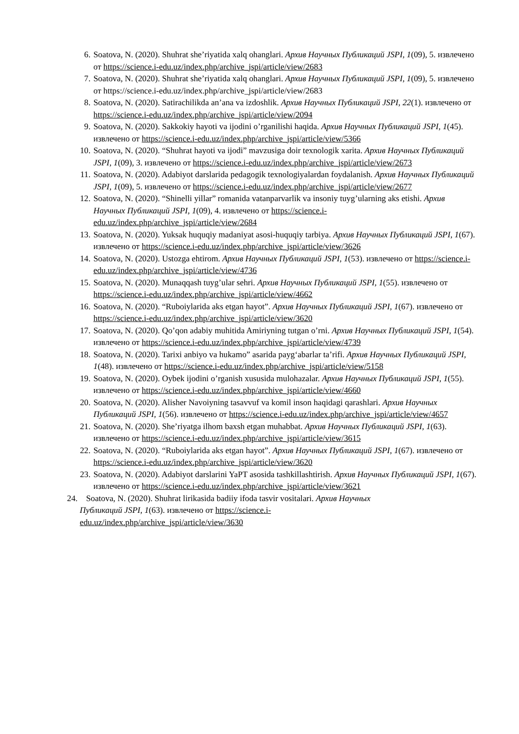6. Soatova, N. (2020). Shuhrat she’riyatida xalq ohanglari. Архив Научных Публикаций JSPI, 1(09), 5. извлечено от https://science.i-edu.uz/index.php/archive_jspi/article/view/2683
7. Soatova, N. (2020). Shuhrat she’riyatida xalq ohanglari. Архив Научных Публикаций JSPI, 1(09), 5. извлечено от https://science.i-edu.uz/index.php/archive_jspi/article/view/2683
8. Soatova, N. (2020). Satirachilikda an’ana va izdoshlik. Архив Научных Публикаций JSPI, 22(1). извлечено от https://science.i-edu.uz/index.php/archive_jspi/article/view/2094
9. Soatova, N. (2020). Sakkokiy hayoti va ijodini o’rganilishi haqida. Архив Научных Публикаций JSPI, 1(45). извлечено от https://science.i-edu.uz/index.php/archive_jspi/article/view/5366
10. Soatova, N. (2020). “Shuhrat hayoti va ijodi” mavzusiga doir texnologik xarita. Архив Научных Публикаций JSPI, 1(09), 3. извлечено от https://science.i-edu.uz/index.php/archive_jspi/article/view/2673
11. Soatova, N. (2020). Adabiyot darslarida pedagogik texnologiyalardan foydalanish. Архив Научных Публикаций JSPI, 1(09), 5. извлечено от https://science.i-edu.uz/index.php/archive_jspi/article/view/2677
12. Soatova, N. (2020). “Shinelli yillar” romanida vatanparvarlik va insoniy tuyg’ularning aks etishi. Архив Научных Публикаций JSPI, 1(09), 4. извлечено от https://science.i-edu.uz/index.php/archive_jspi/article/view/2684
13. Soatova, N. (2020). Yuksak huquqiy madaniyat asosi-huquqiy tarbiya. Архив Научных Публикаций JSPI, 1(67). извлечено от https://science.i-edu.uz/index.php/archive_jspi/article/view/3626
14. Soatova, N. (2020). Ustozga ehtirom. Архив Научных Публикаций JSPI, 1(53). извлечено от https://science.i-edu.uz/index.php/archive_jspi/article/view/4736
15. Soatova, N. (2020). Munaqqash tuyg’ular sehri. Архив Научных Публикаций JSPI, 1(55). извлечено от https://science.i-edu.uz/index.php/archive_jspi/article/view/4662
16. Soatova, N. (2020). “Ruboiylarida aks etgan hayot”. Архив Научных Публикаций JSPI, 1(67). извлечено от https://science.i-edu.uz/index.php/archive_jspi/article/view/3620
17. Soatova, N. (2020). Qo’qon adabiy muhitida Amiriyning tutgan o’rni. Архив Научных Публикаций JSPI, 1(54). извлечено от https://science.i-edu.uz/index.php/archive_jspi/article/view/4739
18. Soatova, N. (2020). Tarixi anbiyo va hukamo” asarida payg‘abarlar ta’rifi. Архив Научных Публикаций JSPI, 1(48). извлечено от https://science.i-edu.uz/index.php/archive_jspi/article/view/5158
19. Soatova, N. (2020). Oybek ijodini o’rganish xususida mulohazalar. Архив Научных Публикаций JSPI, 1(55). извлечено от https://science.i-edu.uz/index.php/archive_jspi/article/view/4660
20. Soatova, N. (2020). Alisher Navoiyning tasavvuf va komil inson haqidagi qarashlari. Архив Научных Публикаций JSPI, 1(56). извлечено от https://science.i-edu.uz/index.php/archive_jspi/article/view/4657
21. Soatova, N. (2020). She’riyatga ilhom baxsh etgan muhabbat. Архив Научных Публикаций JSPI, 1(63). извлечено от https://science.i-edu.uz/index.php/archive_jspi/article/view/3615
22. Soatova, N. (2020). “Ruboiylarida aks etgan hayot”. Архив Научных Публикаций JSPI, 1(67). извлечено от https://science.i-edu.uz/index.php/archive_jspi/article/view/3620
23. Soatova, N. (2020). Adabiyot darslarini YaPT asosida tashkillashtirish. Архив Научных Публикаций JSPI, 1(67). извлечено от https://science.i-edu.uz/index.php/archive_jspi/article/view/3621
24. Soatova, N. (2020). Shuhrat lirikasida badiiy ifoda tasvir vositalari. Архив Научных
Публикаций JSPI, 1(63). извлечено от https://science.i-
edu.uz/index.php/archive_jspi/article/view/3630